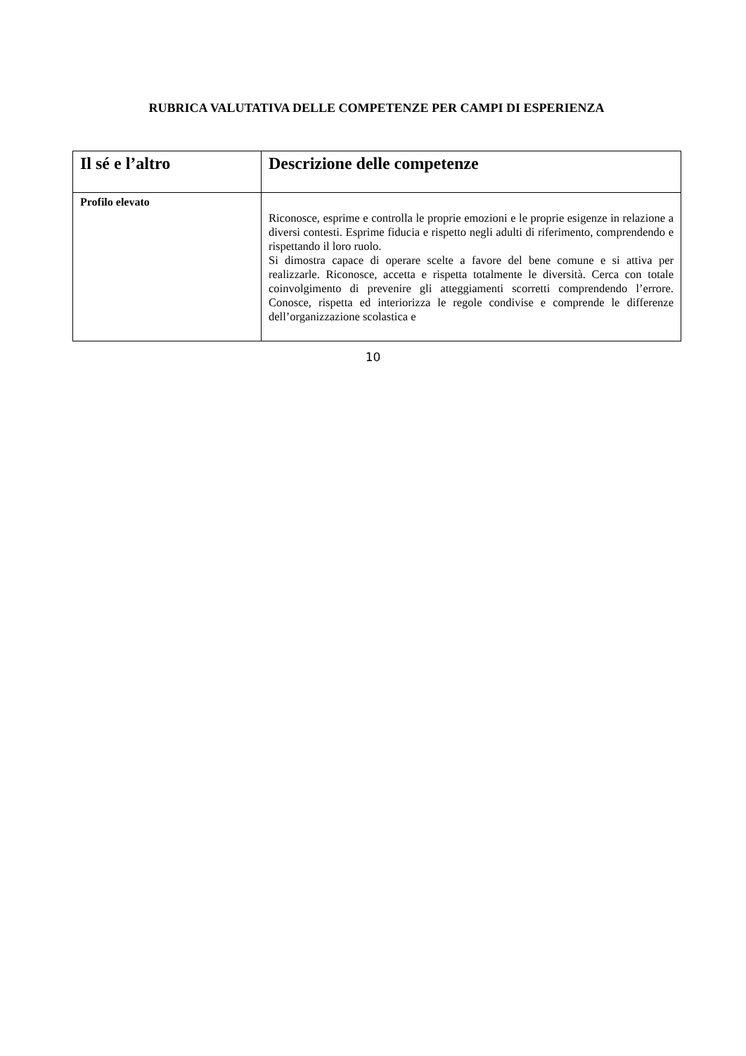RUBRICA VALUTATIVA DELLE COMPETENZE PER CAMPI DI ESPERIENZA
| Il sé e l’altro | Descrizione delle competenze |
| --- | --- |
| Profilo elevato | Riconosce, esprime e controlla le proprie emozioni e le proprie esigenze in relazione a diversi contesti. Esprime fiducia e rispetto negli adulti di riferimento, comprendendo e rispettando il loro ruolo. Si dimostra capace di operare scelte a favore del bene comune e si attiva per realizzarle. Riconosce, accetta e rispetta totalmente le diversità. Cerca con totale coinvolgimento di prevenire gli atteggiamenti scorretti comprendendo l’errore. Conosce, rispetta ed interiorizza le regole condivise e comprende le differenze dell’organizzazione scolastica e |
10